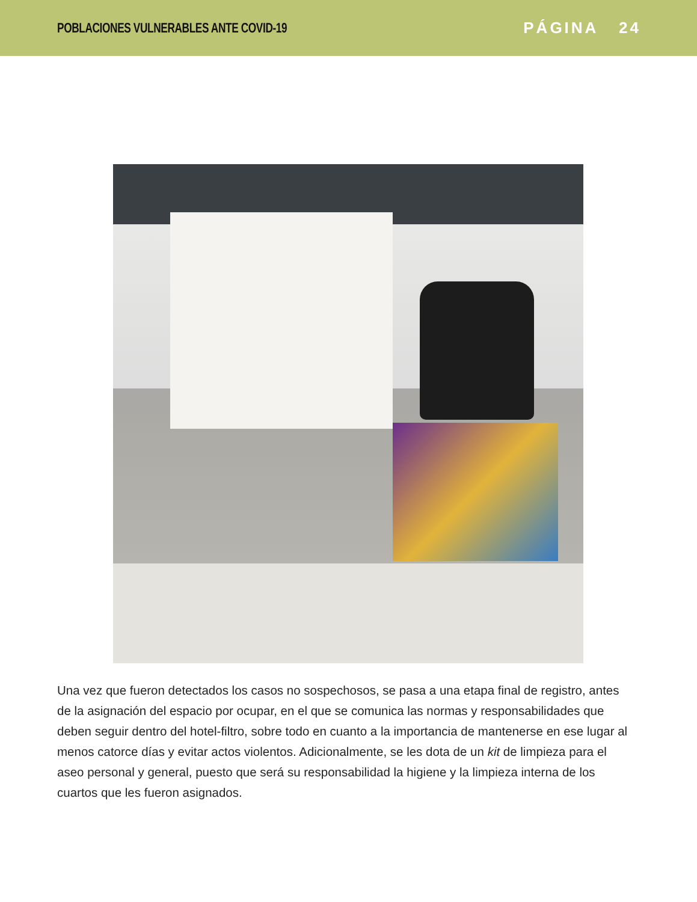POBLACIONES VULNERABLES ANTE COVID-19
PÁGINA 24
Una vez que fueron detectados los casos no sospechosos, se pasa a una etapa final de registro, antes de la asignación del espacio por ocupar, en el que se comunica las normas y responsabilidades que deben seguir dentro del hotel-filtro, sobre todo en cuanto a la importancia de mantenerse en ese lugar al menos catorce días y evitar actos violentos. Adicionalmente, se les dota de un kit de limpieza para el aseo personal y general, puesto que será su responsabilidad la higiene y la limpieza interna de los cuartos que les fueron asignados.